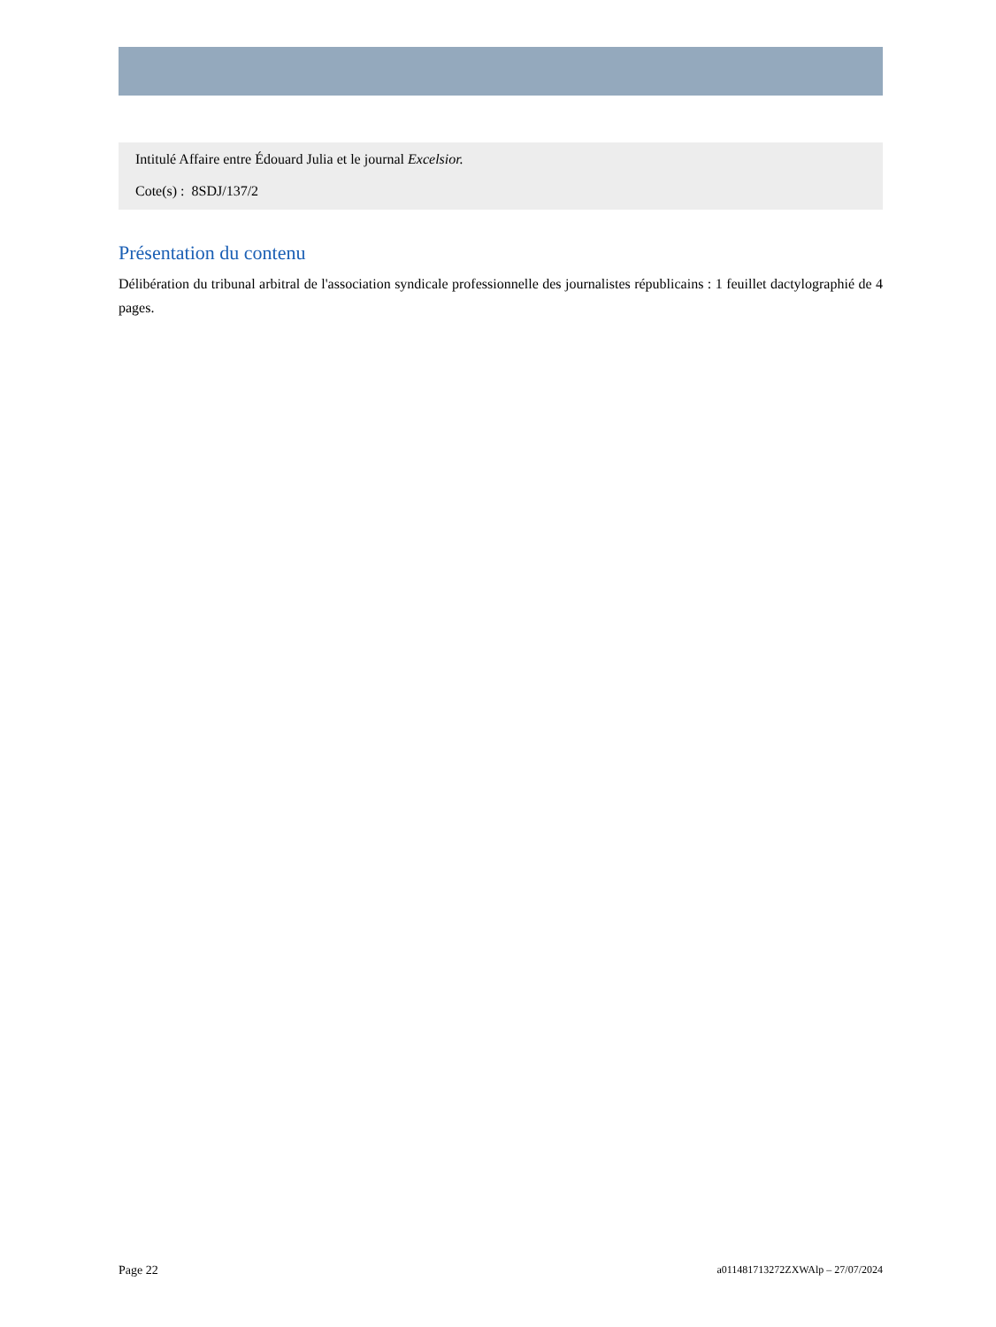Intitulé Affaire entre Édouard Julia et le journal Excelsior.
Cote(s) : 8SDJ/137/2
Présentation du contenu
Délibération du tribunal arbitral de l'association syndicale professionnelle des journalistes républicains : 1 feuillet dactylographié de 4 pages.
Page 22 a011481713272ZXWAlp – 27/07/2024